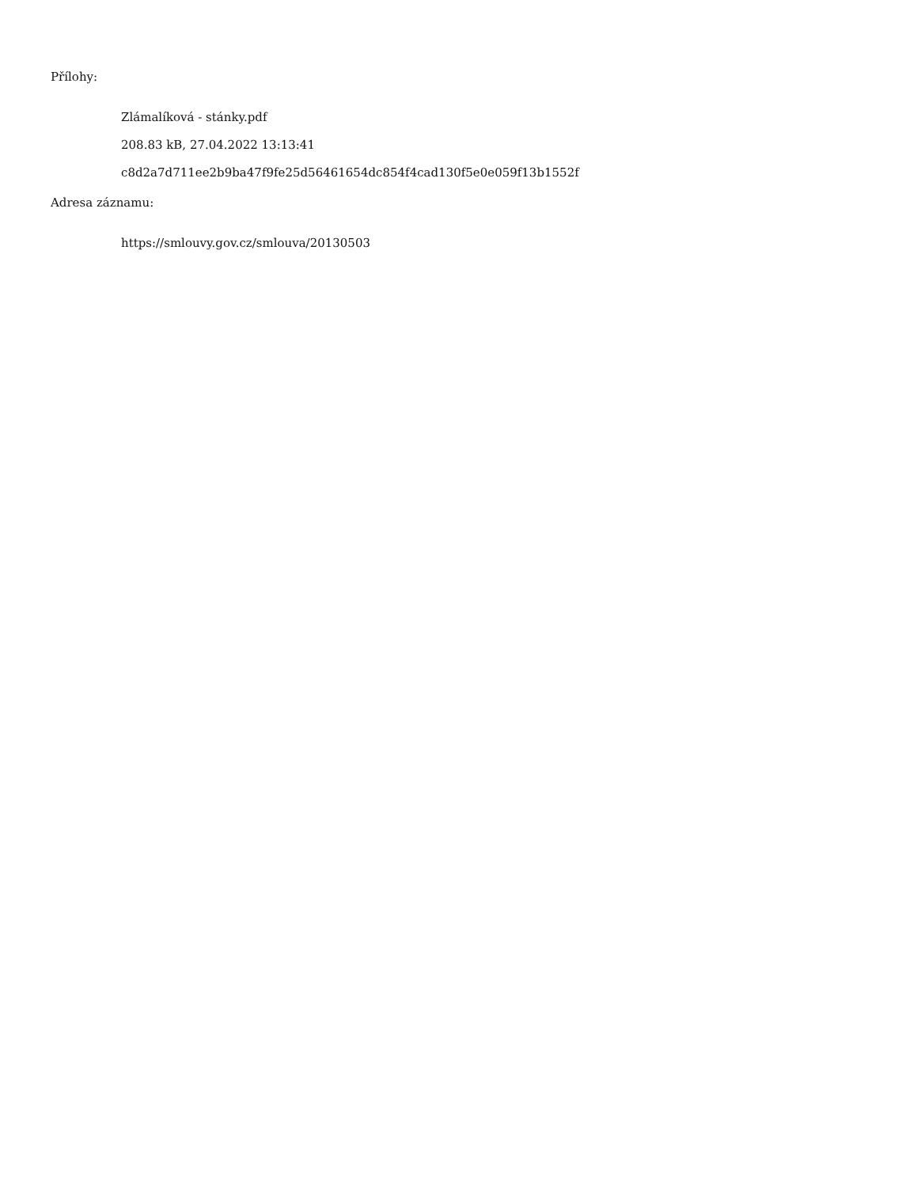Přílohy:
Zlámalíková - stánky.pdf
208.83 kB, 27.04.2022 13:13:41
c8d2a7d711ee2b9ba47f9fe25d56461654dc854f4cad130f5e0e059f13b1552f
Adresa záznamu:
https://smlouvy.gov.cz/smlouva/20130503